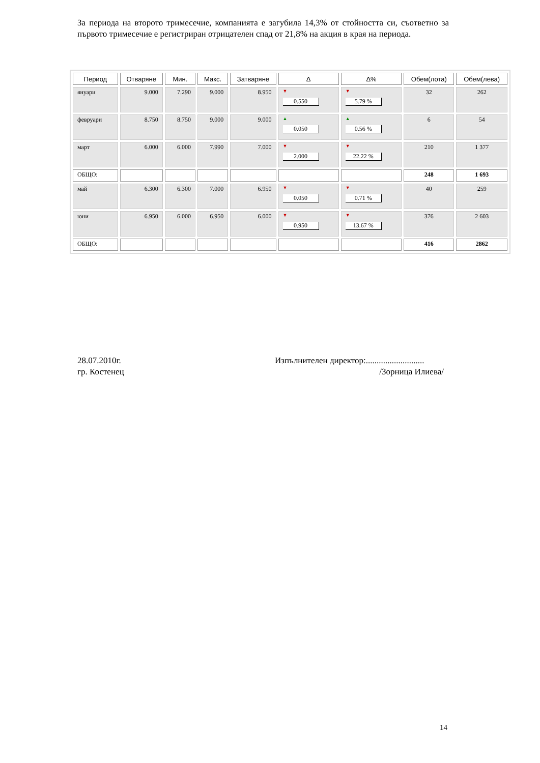За периода на второто тримесечие, компанията е загубила 14,3% от стойността си, съответно за първото тримесечие е регистриран отрицателен спад от 21,8% на акция в края на периода.
| Период | Отваряне | Мин. | Макс. | Затваряне | Δ | Δ% | Обем(лота) | Обем(лева) |
| --- | --- | --- | --- | --- | --- | --- | --- | --- |
| януари | 9.000 | 7.290 | 9.000 | 8.950 | ▼ 0.550 | ▼ 5.79 % | 32 | 262 |
| февруари | 8.750 | 8.750 | 9.000 | 9.000 | ▲ 0.050 | ▲ 0.56 % | 6 | 54 |
| март | 6.000 | 6.000 | 7.990 | 7.000 | ▼ 2.000 | ▼ 22.22 % | 210 | 1 377 |
| ОБЩО: | | | | | | | 248 | 1 693 |
| май | 6.300 | 6.300 | 7.000 | 6.950 | ▼ 0.050 | ▼ 0.71 % | 40 | 259 |
| юни | 6.950 | 6.000 | 6.950 | 6.000 | ▼ 0.950 | ▼ 13.67 % | 376 | 2 603 |
| ОБЩО: | | | | | | | 416 | 2862 |
28.07.2010г.
гр. Костенец
Изпълнителен директор:...........................
/Зорница Илиева/
14